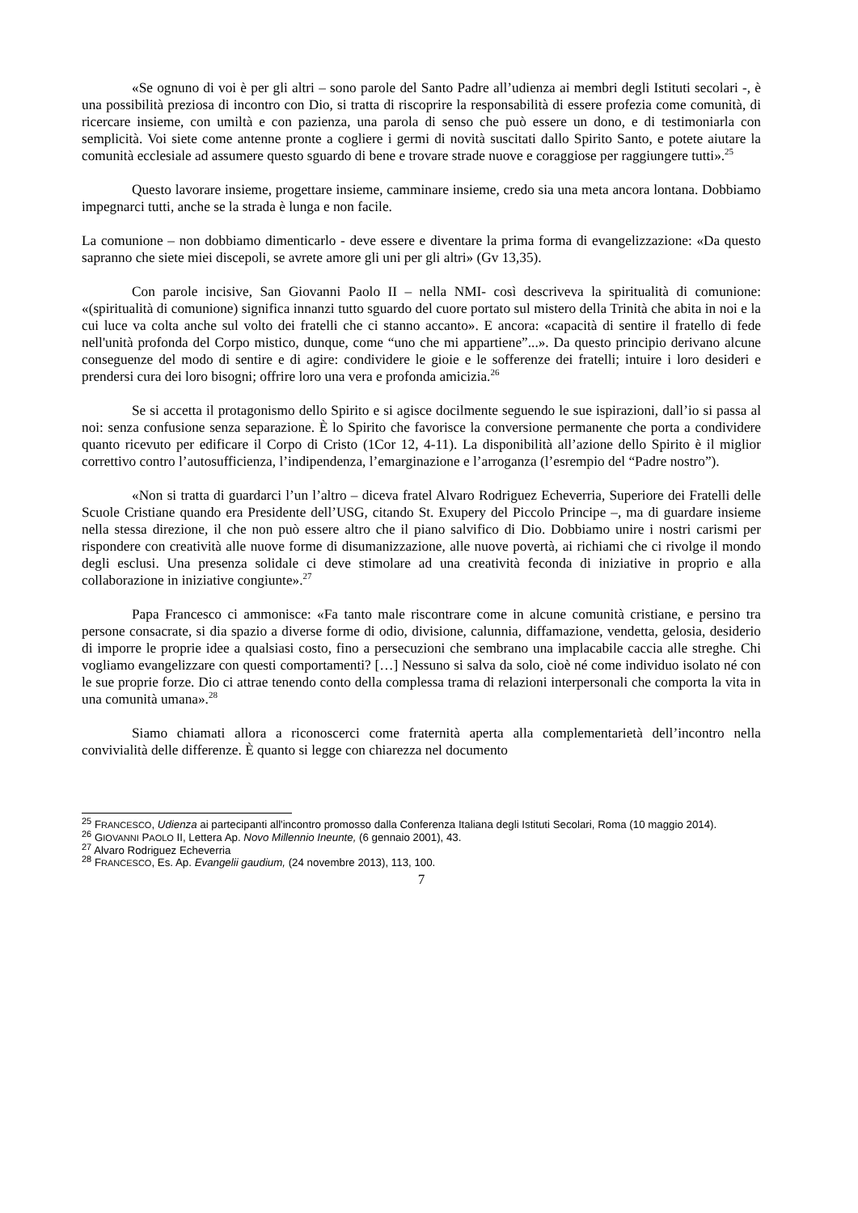«Se ognuno di voi è per gli altri – sono parole del Santo Padre all’udienza ai membri degli Istituti secolari -, è una possibilità preziosa di incontro con Dio, si tratta di riscoprire la responsabilità di essere profezia come comunità, di ricercare insieme, con umiltà e con pazienza, una parola di senso che può essere un dono, e di testimoniarla con semplicità. Voi siete come antenne pronte a cogliere i germi di novità suscitati dallo Spirito Santo, e potete aiutare la comunità ecclesiale ad assumere questo sguardo di bene e trovare strade nuove e coraggiose per raggiungere tutti».<sup>25</sup>
Questo lavorare insieme, progettare insieme, camminare insieme, credo sia una meta ancora lontana. Dobbiamo impegnarci tutti, anche se la strada è lunga e non facile.
La comunione – non dobbiamo dimenticarlo - deve essere e diventare la prima forma di evangelizzazione: «Da questo sapranno che siete miei discepoli, se avrete amore gli uni per gli altri» (Gv 13,35).
Con parole incisive, San Giovanni Paolo II – nella NMI- così descriveva la spiritualità di comunione: «(spiritualità di comunione) significa innanzi tutto sguardo del cuore portato sul mistero della Trinità che abita in noi e la cui luce va colta anche sul volto dei fratelli che ci stanno accanto». E ancora: «capacità di sentire il fratello di fede nell'unità profonda del Corpo mistico, dunque, come “uno che mi appartiene”...». Da questo principio derivano alcune conseguenze del modo di sentire e di agire: condividere le gioie e le sofferenze dei fratelli; intuire i loro desideri e prendersi cura dei loro bisogni; offrire loro una vera e profonda amicizia.<sup>26</sup>
Se si accetta il protagonismo dello Spirito e si agisce docilmente seguendo le sue ispirazioni, dall’io si passa al noi: senza confusione senza separazione. È lo Spirito che favorisce la conversione permanente che porta a condividere quanto ricevuto per edificare il Corpo di Cristo (1Cor 12, 4-11). La disponibilità all’azione dello Spirito è il miglior correttivo contro l’autosufficienza, l’indipendenza, l’emarginazione e l’arroganza (l’esrempio del “Padre nostro”).
«Non si tratta di guardarci l’un l’altro – diceva fratel Alvaro Rodriguez Echeverria, Superiore dei Fratelli delle Scuole Cristiane quando era Presidente dell’USG, citando St. Exupery del Piccolo Principe –, ma di guardare insieme nella stessa direzione, il che non può essere altro che il piano salvifico di Dio. Dobbiamo unire i nostri carismi per rispondere con creatività alle nuove forme di disumanizzazione, alle nuove povertà, ai richiami che ci rivolge il mondo degli esclusi. Una presenza solidale ci deve stimolare ad una creatività feconda di iniziative in proprio e alla collaborazione in iniziative congiunte».<sup>27</sup>
Papa Francesco ci ammonisce: «Fa tanto male riscontrare come in alcune comunità cristiane, e persino tra persone consacrate, si dia spazio a diverse forme di odio, divisione, calunnia, diffamazione, vendetta, gelosia, desiderio di imporre le proprie idee a qualsiasi costo, fino a persecuzioni che sembrano una implacabile caccia alle streghe. Chi vogliamo evangelizzare con questi comportamenti? […] Nessuno si salva da solo, cioè né come individuo isolato né con le sue proprie forze. Dio ci attrae tenendo conto della complessa trama di relazioni interpersonali che comporta la vita in una comunità umana».<sup>28</sup>
Siamo chiamati allora a riconoscerci come fraternità aperta alla complementarietà dell’incontro nella convivialità delle differenze. È quanto si legge con chiarezza nel documento
<sup>25</sup> FRANCESCO, Udienza ai partecipanti all'incontro promosso dalla Conferenza Italiana degli Istituti Secolari, Roma (10 maggio 2014).
<sup>26</sup> GIOVANNI PAOLO II, Lettera Ap. Novo Millennio Ineunte, (6 gennaio 2001), 43.
<sup>27</sup> Alvaro Rodriguez Echeverria
<sup>28</sup> FRANCESCO, Es. Ap. Evangelii gaudium, (24 novembre 2013), 113, 100.
7